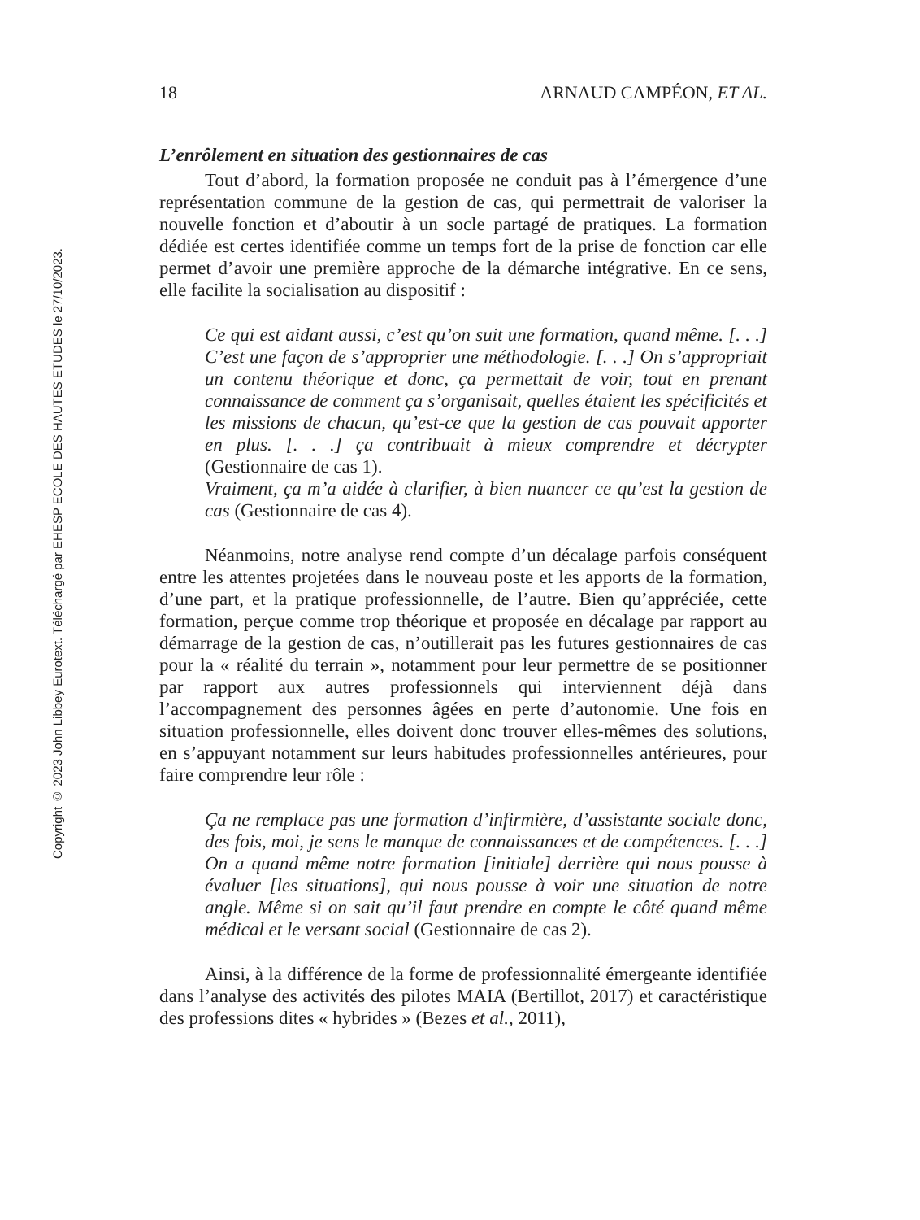Copyright © 2023 John Libbey Eurotext. Téléchargé par EHESP ECOLE DES HAUTES ETUDES le 27/10/2023.
18 ARNAUD CAMPÉON, ET AL.
L’enrôlement en situation des gestionnaires de cas
Tout d’abord, la formation proposée ne conduit pas à l’émergence d’une représentation commune de la gestion de cas, qui permettrait de valoriser la nouvelle fonction et d’aboutir à un socle partagé de pratiques. La formation dédiée est certes identifiée comme un temps fort de la prise de fonction car elle permet d’avoir une première approche de la démarche intégrative. En ce sens, elle facilite la socialisation au dispositif :
Ce qui est aidant aussi, c’est qu’on suit une formation, quand même. [. . .] C’est une façon de s’approprier une méthodologie. [. . .] On s’appropriait un contenu théorique et donc, ça permettait de voir, tout en prenant connaissance de comment ça s’organisait, quelles étaient les spécificités et les missions de chacun, qu’est-ce que la gestion de cas pouvait apporter en plus. [. . .] ça contribuait à mieux comprendre et décrypter (Gestionnaire de cas 1).
Vraiment, ça m’a aidée à clarifier, à bien nuancer ce qu’est la gestion de cas (Gestionnaire de cas 4).
Néanmoins, notre analyse rend compte d’un décalage parfois conséquent entre les attentes projetées dans le nouveau poste et les apports de la formation, d’une part, et la pratique professionnelle, de l’autre. Bien qu’appréciée, cette formation, perçue comme trop théorique et proposée en décalage par rapport au démarrage de la gestion de cas, n’outillerait pas les futures gestionnaires de cas pour la « réalité du terrain », notamment pour leur permettre de se positionner par rapport aux autres professionnels qui interviennent déjà dans l’accompagnement des personnes âgées en perte d’autonomie. Une fois en situation professionnelle, elles doivent donc trouver elles-mêmes des solutions, en s’appuyant notamment sur leurs habitudes professionnelles antérieures, pour faire comprendre leur rôle :
Ça ne remplace pas une formation d’infirmière, d’assistante sociale donc, des fois, moi, je sens le manque de connaissances et de compétences. [. . .] On a quand même notre formation [initiale] derrière qui nous pousse à évaluer [les situations], qui nous pousse à voir une situation de notre angle. Même si on sait qu’il faut prendre en compte le côté quand même médical et le versant social (Gestionnaire de cas 2).
Ainsi, à la différence de la forme de professionnalité émergeante identifiée dans l’analyse des activités des pilotes MAIA (Bertillot, 2017) et caractéristique des professions dites « hybrides » (Bezes et al., 2011),